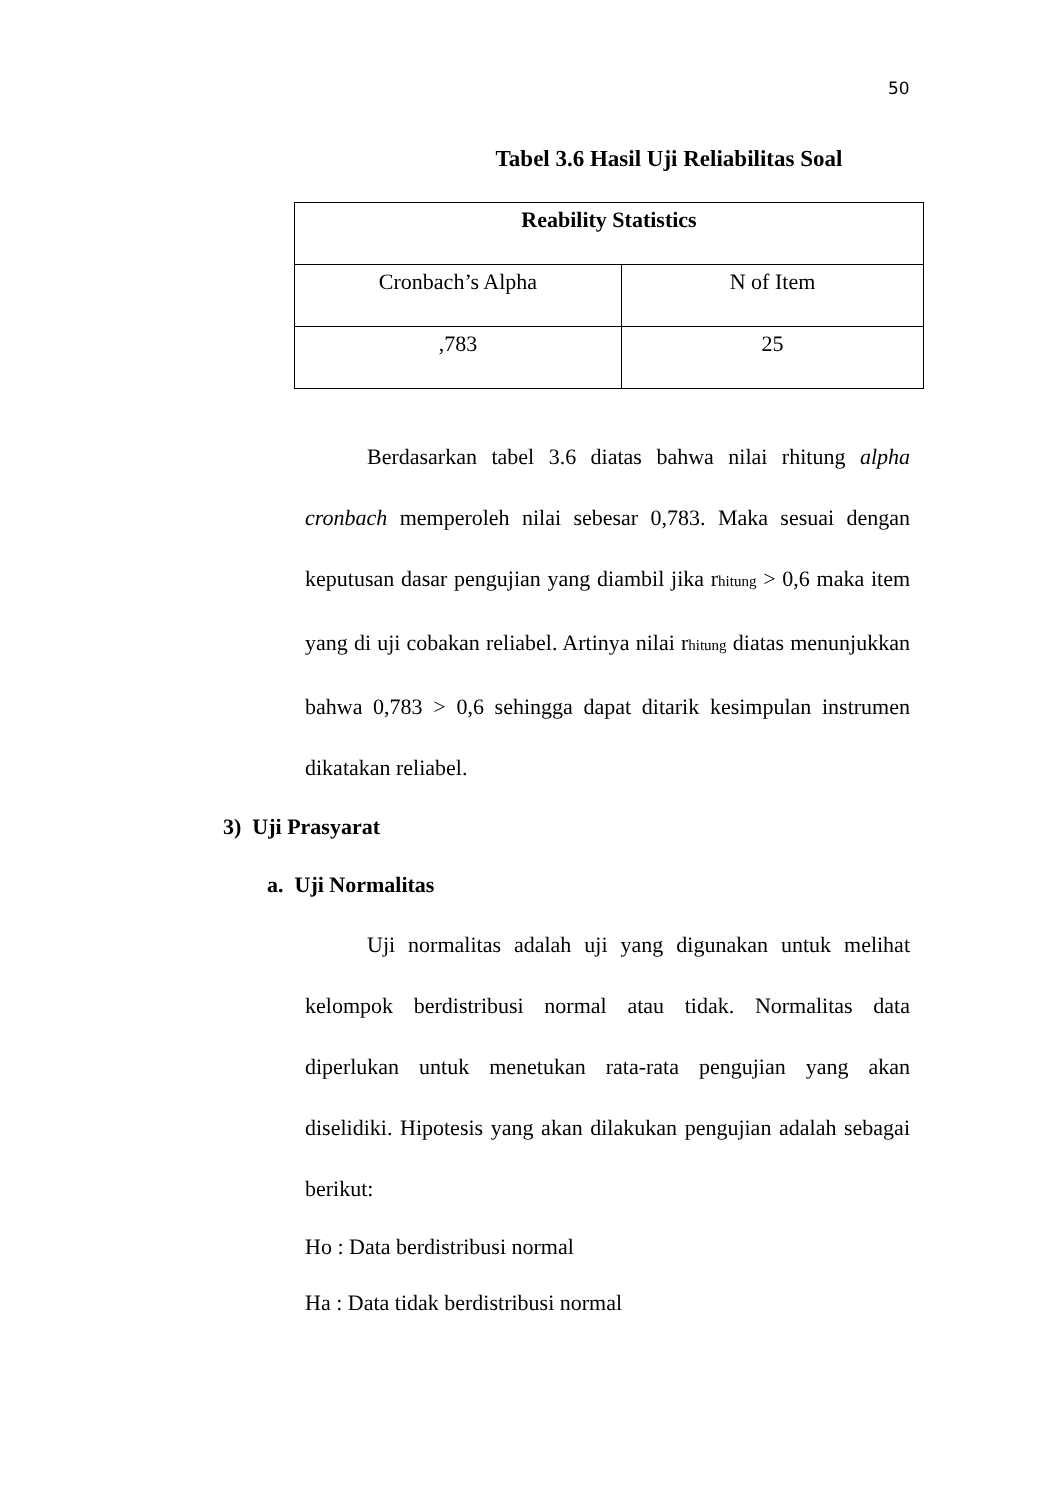50
Tabel 3.6 Hasil Uji Reliabilitas Soal
| Reability Statistics | |
| --- | --- |
| Cronbach’s Alpha | N of Item |
| ,783 | 25 |
Berdasarkan tabel 3.6 diatas bahwa nilai rhitung alpha cronbach memperoleh nilai sebesar 0,783. Maka sesuai dengan keputusan dasar pengujian yang diambil jika rhitung > 0,6 maka item yang di uji cobakan reliabel. Artinya nilai rhitung diatas menunjukkan bahwa 0,783 > 0,6 sehingga dapat ditarik kesimpulan instrumen dikatakan reliabel.
3) Uji Prasyarat
a. Uji Normalitas
Uji normalitas adalah uji yang digunakan untuk melihat kelompok berdistribusi normal atau tidak. Normalitas data diperlukan untuk menetukan rata-rata pengujian yang akan diselidiki. Hipotesis yang akan dilakukan pengujian adalah sebagai berikut:
Ho : Data berdistribusi normal
Ha : Data tidak berdistribusi normal